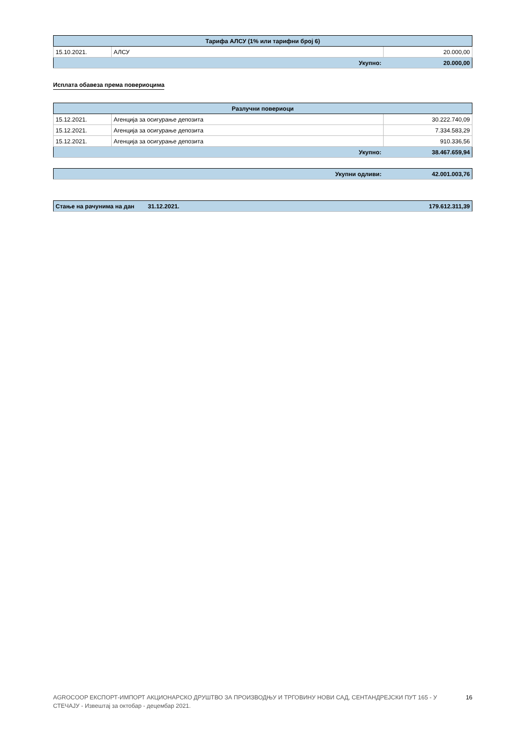| Тарифа АЛСУ (1% или тарифни број 6) | | |
| --- | --- | --- |
| 15.10.2021. | АЛСУ | 20.000,00 |
| Укупно: | | 20.000,00 |
Исплата обавеза према повериоцима
| Разлучни повериоци | | |
| --- | --- | --- |
| 15.12.2021. | Агенција за осигурање депозита | 30.222.740,09 |
| 15.12.2021. | Агенција за осигурање депозита | 7.334.583,29 |
| 15.12.2021. | Агенција за осигурање депозита | 910.336,56 |
| Укупно: | | 38.467.659,94 |
| Укупни одливи: | 42.001.003,76 |
| Стање на рачунима на дан | 31.12.2021. | 179.612.311,39 |
AGROCOOP ЕКСПОРТ-ИМПОРТ АКЦИОНАРСКО ДРУШТВО ЗА ПРОИЗВОДЊУ И ТРГОВИНУ НОВИ САД, СЕНТАНДРЕЈСКИ ПУТ 165 - У
СТЕЧАЈУ - Извештај за октобар - децембар 2021.
16